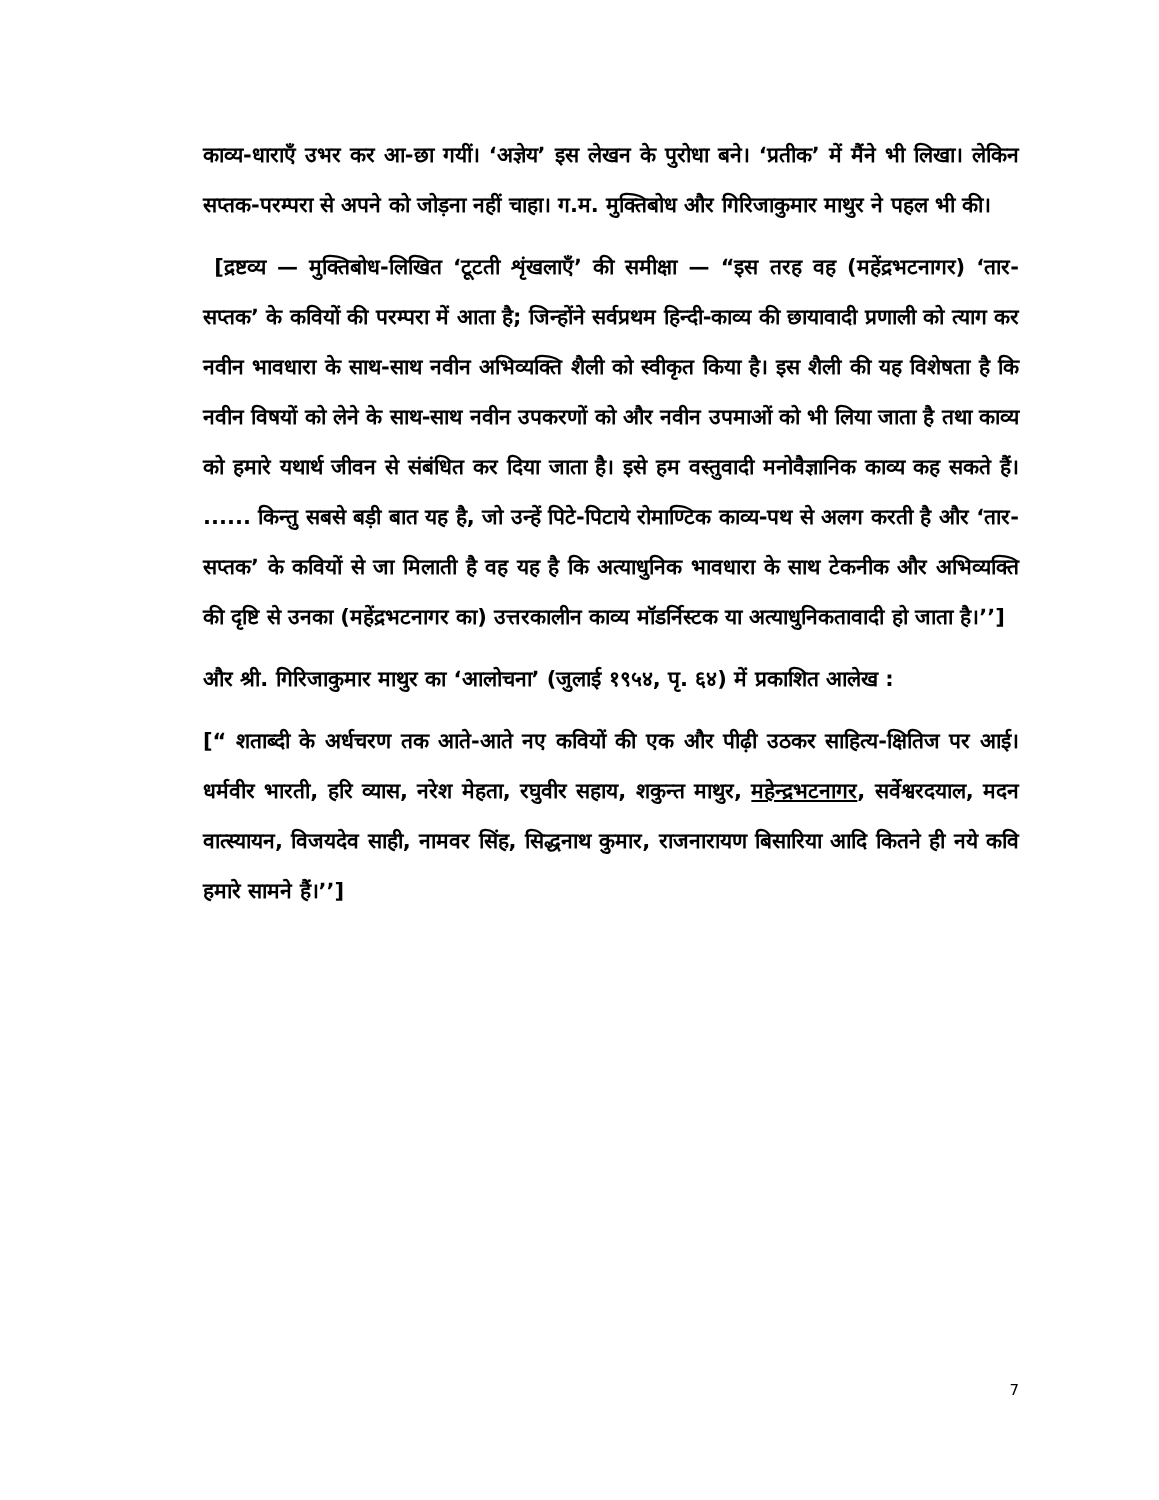काव्य-धाराएँ उभर कर आ-छा गयीं। ‘अज्ञेय’ इस लेखन के पुरोधा बने। ‘प्रतीक’ में मैंने भी लिखा। लेकिन सप्तक-परम्परा से अपने को जोड़ना नहीं चाहा। ग.म. मुक्तिबोध और गिरिजाकुमार माथुर ने पहल भी की।
[द्रष्टव्य — मुक्तिबोध-लिखित ‘टूटती शृंखलाएँ’ की समीक्षा — “इस तरह वह (महेंद्रभटनागर) ‘तार-सप्तक’ के कवियों की परम्परा में आता है; जिन्होंने सर्वप्रथम हिन्दी-काव्य की छायावादी प्रणाली को त्याग कर नवीन भावधारा के साथ-साथ नवीन अभिव्यक्ति शैली को स्वीकृत किया है। इस शैली की यह विशेषता है कि नवीन विषयों को लेने के साथ-साथ नवीन उपकरणों को और नवीन उपमाओं को भी लिया जाता है तथा काव्य को हमारे यथार्थ जीवन से संबंधित कर दिया जाता है। इसे हम वस्तुवादी मनोवैज्ञानिक काव्य कह सकते हैं। ...... किन्तु सबसे बड़ी बात यह है, जो उन्हें पिटे-पिटाये रोमाण्टिक काव्य-पथ से अलग करती है और ‘तार-सप्तक’ के कवियों से जा मिलाती है वह यह है कि अत्याधुनिक भावधारा के साथ टेकनीक और अभिव्यक्ति की दृष्टि से उनका (महेंद्रभटनागर का) उत्तरकालीन काव्य मॉडर्निस्टक या अत्याधुनिकतावादी हो जाता है।’’]
और श्री. गिरिजाकुमार माथुर का ‘आलोचना’ (जुलाई १९५४, पृ. ६४) में प्रकाशित आलेख :
[“ शताब्दी के अर्धचरण तक आते-आते नए कवियों की एक और पीढ़ी उठकर साहित्य-क्षितिज पर आई। धर्मवीर भारती, हरि व्यास, नरेश मेहता, रघुवीर सहाय, शकुन्त माथुर, महेन्द्रभटनागर, सर्वेश्वरदयाल, मदन वात्स्यायन, विजयदेव साही, नामवर सिंह, सिद्धनाथ कुमार, राजनारायण बिसारिया आदि कितने ही नये कवि हमारे सामने हैं।’’]
7